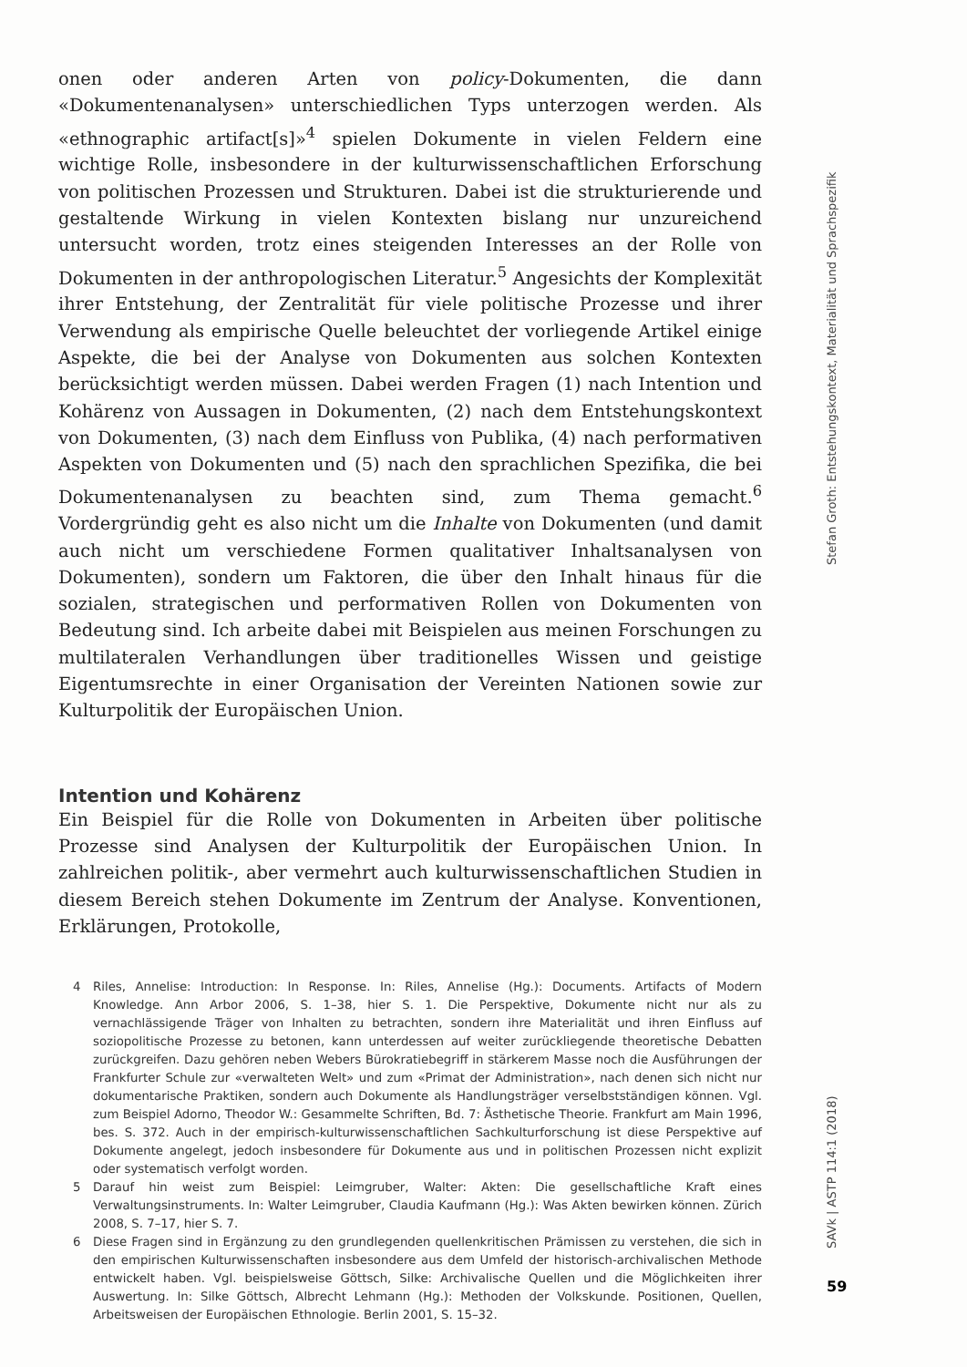onen oder anderen Arten von policy-Dokumenten, die dann «Dokumentenanalysen» unterschiedlichen Typs unterzogen werden. Als «ethnographic artifact[s]»<sup>4</sup> spielen Dokumente in vielen Feldern eine wichtige Rolle, insbesondere in der kulturwissenschaftlichen Erforschung von politischen Prozessen und Strukturen. Dabei ist die strukturierende und gestaltende Wirkung in vielen Kontexten bislang nur unzureichend untersucht worden, trotz eines steigenden Interesses an der Rolle von Dokumenten in der anthropologischen Literatur.<sup>5</sup> Angesichts der Komplexität ihrer Entstehung, der Zentralität für viele politische Prozesse und ihrer Verwendung als empirische Quelle beleuchtet der vorliegende Artikel einige Aspekte, die bei der Analyse von Dokumenten aus solchen Kontexten berücksichtigt werden müssen. Dabei werden Fragen (1) nach Intention und Kohärenz von Aussagen in Dokumenten, (2) nach dem Entstehungskontext von Dokumenten, (3) nach dem Einfluss von Publika, (4) nach performativen Aspekten von Dokumenten und (5) nach den sprachlichen Spezifika, die bei Dokumentenanalysen zu beachten sind, zum Thema gemacht.<sup>6</sup> Vordergründig geht es also nicht um die Inhalte von Dokumenten (und damit auch nicht um verschiedene Formen qualitativer Inhaltsanalysen von Dokumenten), sondern um Faktoren, die über den Inhalt hinaus für die sozialen, strategischen und performativen Rollen von Dokumenten von Bedeutung sind. Ich arbeite dabei mit Beispielen aus meinen Forschungen zu multilateralen Verhandlungen über traditionelles Wissen und geistige Eigentumsrechte in einer Organisation der Vereinten Nationen sowie zur Kulturpolitik der Europäischen Union.
Intention und Kohärenz
Ein Beispiel für die Rolle von Dokumenten in Arbeiten über politische Prozesse sind Analysen der Kulturpolitik der Europäischen Union. In zahlreichen politik-, aber vermehrt auch kulturwissenschaftlichen Studien in diesem Bereich stehen Dokumente im Zentrum der Analyse. Konventionen, Erklärungen, Protokolle,
4 Riles, Annelise: Introduction: In Response. In: Riles, Annelise (Hg.): Documents. Artifacts of Modern Knowledge. Ann Arbor 2006, S. 1–38, hier S. 1. Die Perspektive, Dokumente nicht nur als zu vernachlässigende Träger von Inhalten zu betrachten, sondern ihre Materialität und ihren Einfluss auf soziopolitische Prozesse zu betonen, kann unterdessen auf weiter zurückliegende theoretische Debatten zurückgreifen. Dazu gehören neben Webers Bürokratiebegriff in stärkerem Masse noch die Ausführungen der Frankfurter Schule zur «verwalteten Welt» und zum «Primat der Administration», nach denen sich nicht nur dokumentarische Praktiken, sondern auch Dokumente als Handlungsträger verselbstständigen können. Vgl. zum Beispiel Adorno, Theodor W.: Gesammelte Schriften, Bd. 7: Ästhetische Theorie. Frankfurt am Main 1996, bes. S. 372. Auch in der empirisch-kulturwissenschaftlichen Sachkulturforschung ist diese Perspektive auf Dokumente angelegt, jedoch insbesondere für Dokumente aus und in politischen Prozessen nicht explizit oder systematisch verfolgt worden.
5 Darauf hin weist zum Beispiel: Leimgruber, Walter: Akten: Die gesellschaftliche Kraft eines Verwaltungsinstruments. In: Walter Leimgruber, Claudia Kaufmann (Hg.): Was Akten bewirken können. Zürich 2008, S. 7–17, hier S. 7.
6 Diese Fragen sind in Ergänzung zu den grundlegenden quellenkritischen Prämissen zu verstehen, die sich in den empirischen Kulturwissenschaften insbesondere aus dem Umfeld der historisch-archivalischen Methode entwickelt haben. Vgl. beispielsweise Göttsch, Silke: Archivalische Quellen und die Möglichkeiten ihrer Auswertung. In: Silke Göttsch, Albrecht Lehmann (Hg.): Methoden der Volkskunde. Positionen, Quellen, Arbeitsweisen der Europäischen Ethnologie. Berlin 2001, S. 15–32.
Stefan Groth: Entstehungskontext, Materialität und Sprachspezifik
SAVk | ASTP 114:1 (2018)
59